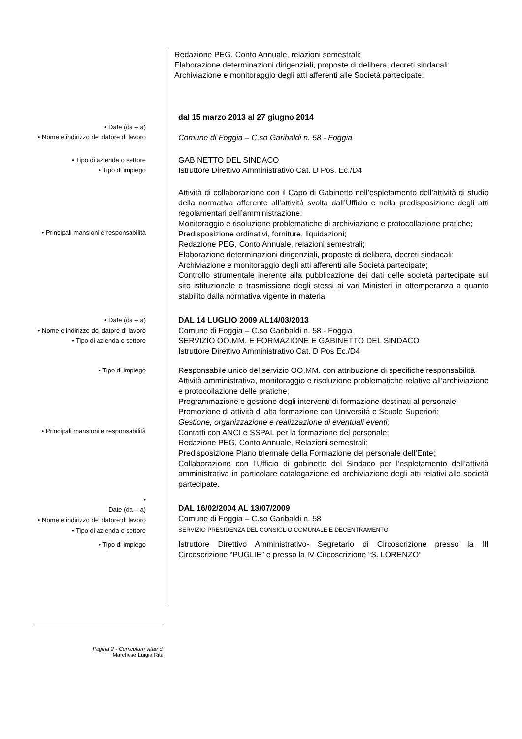Redazione PEG, Conto Annuale, relazioni semestrali;
Elaborazione determinazioni dirigenziali, proposte di delibera, decreti sindacali;
Archiviazione e monitoraggio degli atti afferenti alle Società partecipate;
• Date (da – a)
• Nome e indirizzo del datore di lavoro
dal 15 marzo 2013 al 27 giugno 2014
Comune di Foggia – C.so Garibaldi n. 58 - Foggia
• Tipo di azienda o settore
• Tipo di impiego
GABINETTO DEL SINDACO
Istruttore Direttivo Amministrativo Cat. D Pos. Ec./D4
• Principali mansioni e responsabilità
Attività di collaborazione con il Capo di Gabinetto nell’espletamento dell’attività di studio della normativa afferente all’attività svolta dall’Ufficio e nella predisposizione degli atti regolamentari dell’amministrazione;
Monitoraggio e risoluzione problematiche di archiviazione e protocollazione pratiche;
Predisposizione ordinativi, forniture, liquidazioni;
Redazione PEG, Conto Annuale, relazioni semestrali;
Elaborazione determinazioni dirigenziali, proposte di delibera, decreti sindacali;
Archiviazione e monitoraggio degli atti afferenti alle Società partecipate;
Controllo strumentale inerente alla pubblicazione dei dati delle società partecipate sul sito istituzionale e trasmissione degli stessi ai vari Ministeri in ottemperanza a quanto stabilito dalla normativa vigente in materia.
• Date (da – a)
• Nome e indirizzo del datore di lavoro
• Tipo di azienda o settore
DAL 14 LUGLIO 2009 AL14/03/2013
Comune di Foggia – C.so Garibaldi n. 58 - Foggia
SERVIZIO OO.MM. E FORMAZIONE E GABINETTO DEL SINDACO
Istruttore Direttivo Amministrativo Cat. D Pos Ec./D4
• Tipo di impiego
• Principali mansioni e responsabilità
Responsabile unico del servizio OO.MM. con attribuzione di specifiche responsabilità
Attività amministrativa, monitoraggio e risoluzione problematiche relative all’archiviazione e protocollazione delle pratiche;
Programmazione e gestione degli interventi di formazione destinati al personale;
Promozione di attività di alta formazione con Università e Scuole Superiori;
Gestione, organizzazione e realizzazione di eventuali eventi;
Contatti con ANCI e SSPAL per la formazione del personale;
Redazione PEG, Conto Annuale, Relazioni semestrali;
Predisposizione Piano triennale della Formazione del personale dell’Ente;
Collaborazione con l’Ufficio di gabinetto del Sindaco per l’espletamento dell’attività amministrativa in particolare catalogazione ed archiviazione degli atti relativi alle società partecipate.
•
Date (da – a)
• Nome e indirizzo del datore di lavoro
• Tipo di azienda o settore
• Tipo di impiego
DAL 16/02/2004 AL 13/07/2009
Comune di Foggia – C.so Garibaldi n. 58
SERVIZIO PRESIDENZA DEL CONSIGLIO COMUNALE E DECENTRAMENTO
Istruttore Direttivo Amministrativo- Segretario di Circoscrizione presso la III Circoscrizione “PUGLIE” e presso la IV Circoscrizione “S. LORENZO”
Pagina 2 - Curriculum vitae di
Marchese Luigia Rita